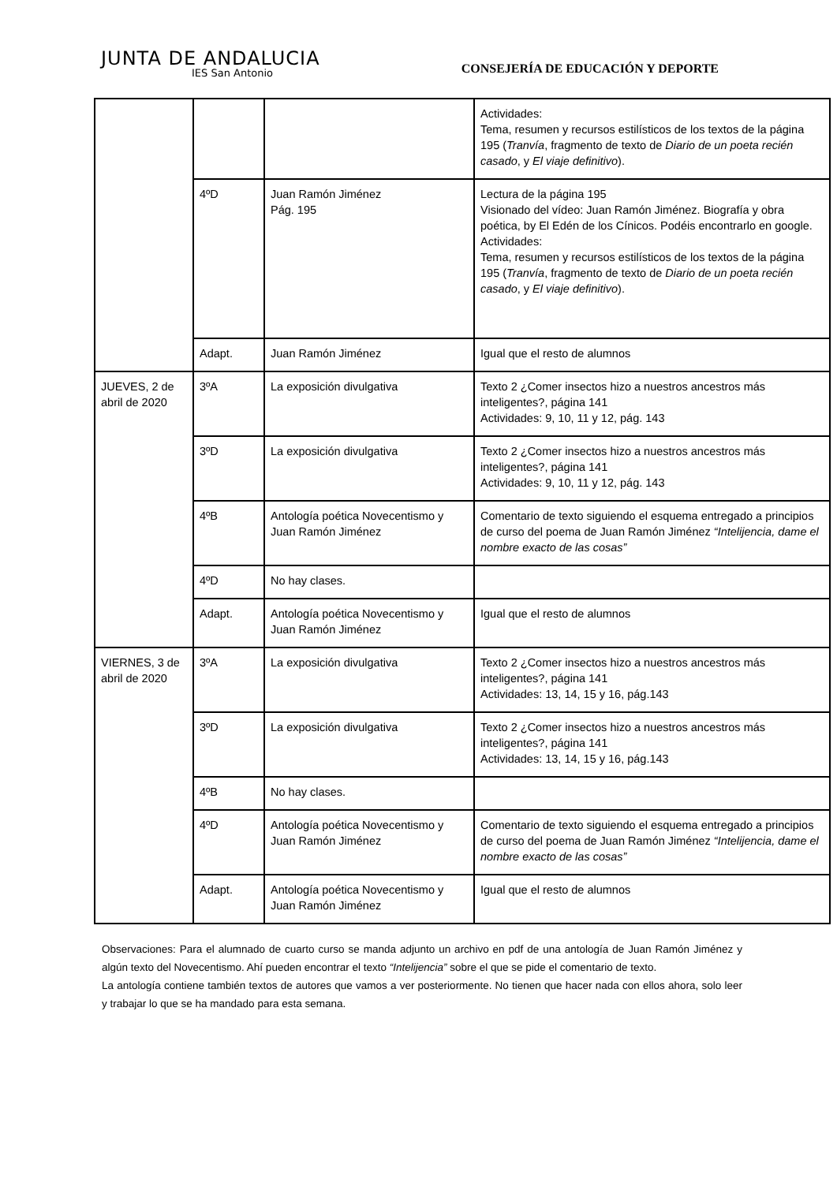JUNTA DE ANDALUCIA
IES San Antonio
CONSEJERÍA DE EDUCACIÓN Y DEPORTE
| | | | Actividades: Tema, resumen y recursos estilísticos de los textos de la página 195 ( Tranvía , fragmento de texto de Diario de un poeta recién casado , y El viaje definitivo ). |
| | 4ºD | Juan Ramón Jiménez Pág. 195 | Lectura de la página 195 Visionado del vídeo: Juan Ramón Jiménez. Biografía y obra poética, by El Edén de los Cínicos. Podéis encontrarlo en google. Actividades: Tema, resumen y recursos estilísticos de los textos de la página 195 ( Tranvía , fragmento de texto de Diario de un poeta recién casado , y El viaje definitivo ). |
| | Adapt. | Juan Ramón Jiménez | Igual que el resto de alumnos |
| JUEVES, 2 de abril de 2020 | 3ºA | La exposición divulgativa | Texto 2 ¿Comer insectos hizo a nuestros ancestros más inteligentes?, página 141 Actividades: 9, 10, 11 y 12, pág. 143 |
| | 3ºD | La exposición divulgativa | Texto 2 ¿Comer insectos hizo a nuestros ancestros más inteligentes?, página 141 Actividades: 9, 10, 11 y 12, pág. 143 |
| | 4ºB | Antología poética Novecentismo y Juan Ramón Jiménez | Comentario de texto siguiendo el esquema entregado a principios de curso del poema de Juan Ramón Jiménez “Intelijencia, dame el nombre exacto de las cosas” |
| | 4ºD | No hay clases. | |
| | Adapt. | Antología poética Novecentismo y Juan Ramón Jiménez | Igual que el resto de alumnos |
| VIERNES, 3 de abril de 2020 | 3ºA | La exposición divulgativa | Texto 2 ¿Comer insectos hizo a nuestros ancestros más inteligentes?, página 141 Actividades: 13, 14, 15 y 16, pág.143 |
| | 3ºD | La exposición divulgativa | Texto 2 ¿Comer insectos hizo a nuestros ancestros más inteligentes?, página 141 Actividades: 13, 14, 15 y 16, pág.143 |
| | 4ºB | No hay clases. | |
| | 4ºD | Antología poética Novecentismo y Juan Ramón Jiménez | Comentario de texto siguiendo el esquema entregado a principios de curso del poema de Juan Ramón Jiménez “Intelijencia, dame el nombre exacto de las cosas” |
| | Adapt. | Antología poética Novecentismo y Juan Ramón Jiménez | Igual que el resto de alumnos |
Observaciones: Para el alumnado de cuarto curso se manda adjunto un archivo en pdf de una antología de Juan Ramón Jiménez y algún texto del Novecentismo. Ahí pueden encontrar el texto “Intelijencia” sobre el que se pide el comentario de texto.
La antología contiene también textos de autores que vamos a ver posteriormente. No tienen que hacer nada con ellos ahora, solo leer y trabajar lo que se ha mandado para esta semana.